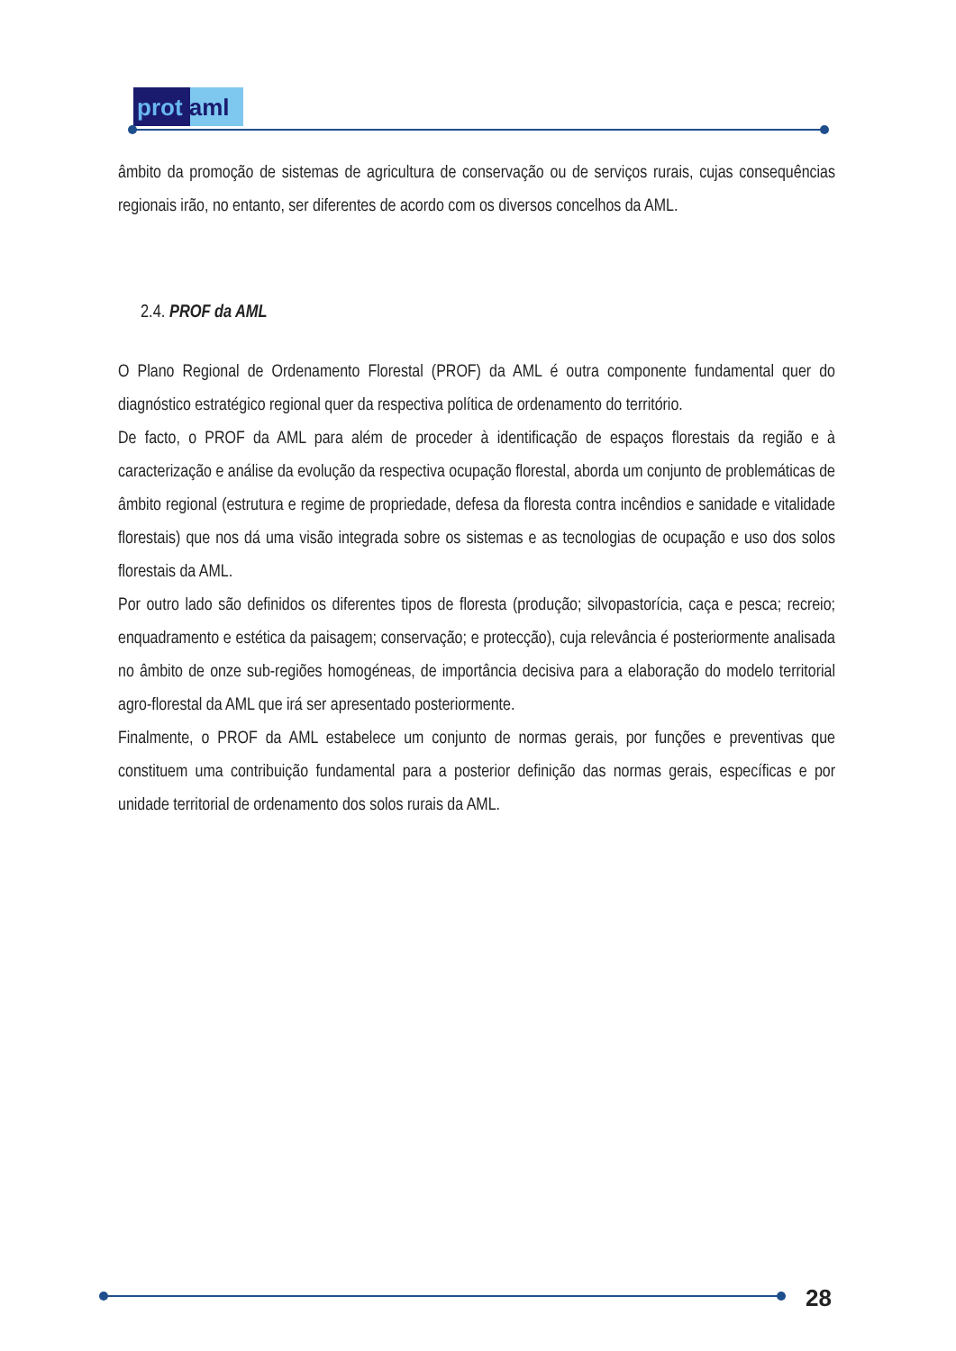prot aml
âmbito da promoção de sistemas de agricultura de conservação ou de serviços rurais, cujas consequências regionais irão, no entanto, ser diferentes de acordo com os diversos concelhos da AML.
2.4. PROF da AML
O Plano Regional de Ordenamento Florestal (PROF) da AML é outra componente fundamental quer do diagnóstico estratégico regional quer da respectiva política de ordenamento do território.
De facto, o PROF da AML para além de proceder à identificação de espaços florestais da região e à caracterização e análise da evolução da respectiva ocupação florestal, aborda um conjunto de problemáticas de âmbito regional (estrutura e regime de propriedade, defesa da floresta contra incêndios e sanidade e vitalidade florestais) que nos dá uma visão integrada sobre os sistemas e as tecnologias de ocupação e uso dos solos florestais da AML.
Por outro lado são definidos os diferentes tipos de floresta (produção; silvopastorícia, caça e pesca; recreio; enquadramento e estética da paisagem; conservação; e protecção), cuja relevância é posteriormente analisada no âmbito de onze sub-regiões homogéneas, de importância decisiva para a elaboração do modelo territorial agro-florestal da AML que irá ser apresentado posteriormente.
Finalmente, o PROF da AML estabelece um conjunto de normas gerais, por funções e preventivas que constituem uma contribuição fundamental para a posterior definição das normas gerais, específicas e por unidade territorial de ordenamento dos solos rurais da AML.
28